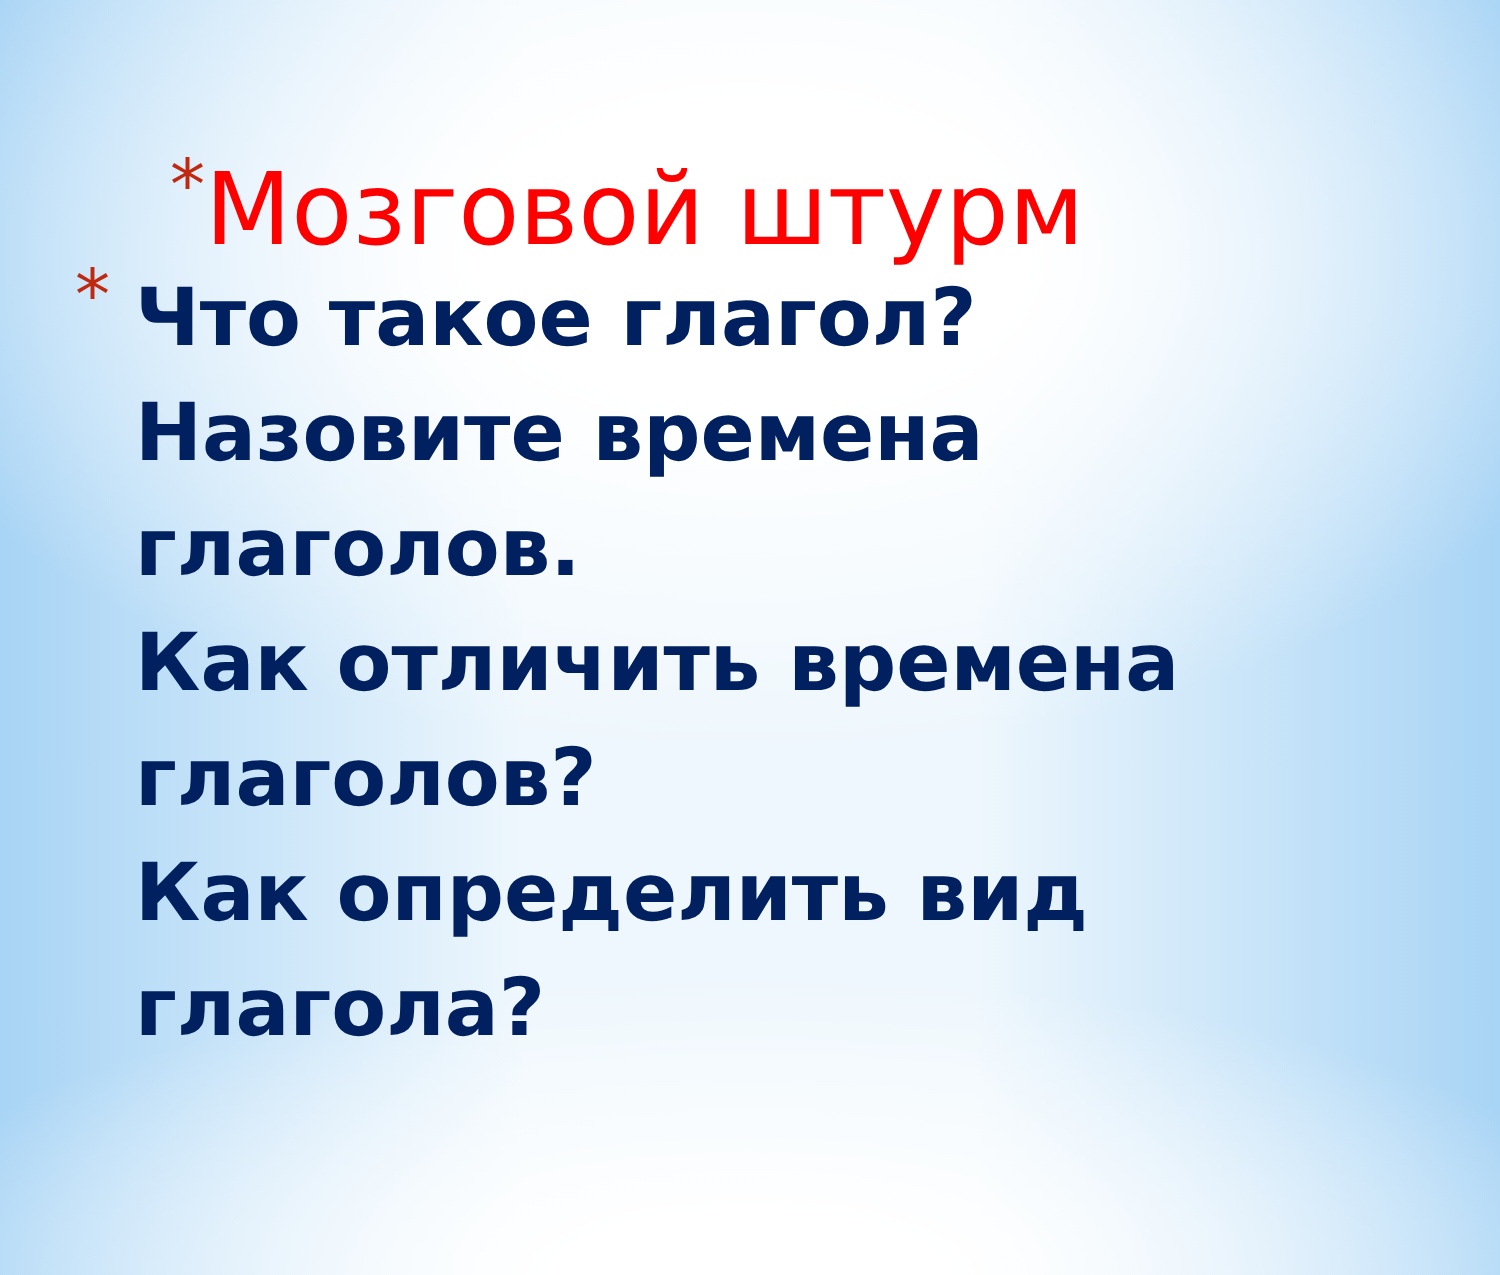*Мозговой штурм
*
Что такое глагол?
Назовите времена
глаголов.
Как отличить времена
глаголов?
Как определить вид
глагола?